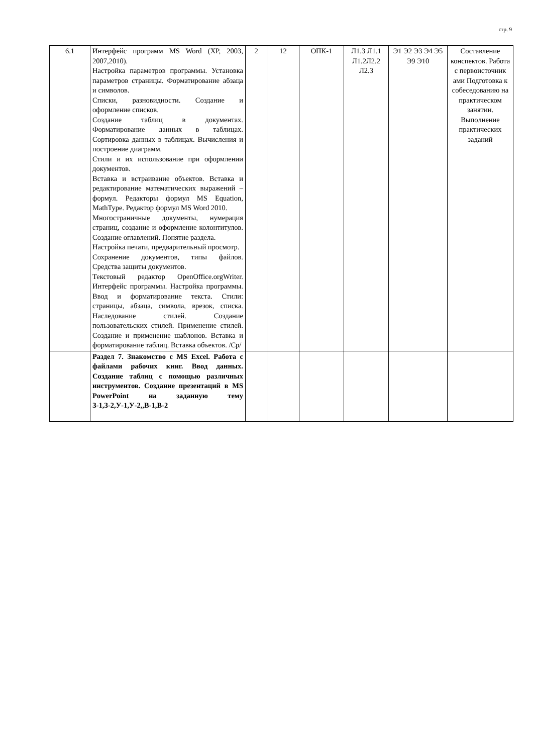стр. 9
| 6.1 | Интерфейс программ MS Word (XP, 2003, 2007,2010). Настройка параметров программы. Установка параметров страницы. Форматирование абзаца и символов. Списки, разновидности. Создание и оформление списков. Создание таблиц в документах. Форматирование данных в таблицах. Сортировка данных в таблицах. Вычисления и построение диаграмм. Стили и их использование при оформлении документов. Вставка и встраивание объектов. Вставка и редактирование математических выражений – формул. Редакторы формул MS Equation, MathType. Редактор формул MS Word 2010. Многостраничные документы, нумерация страниц, создание и оформление колонтитулов. Создание оглавлений. Понятие раздела. Настройка печати, предварительный просмотр. Сохранение документов, типы файлов. Средства защиты документов. Текстовый редактор OpenOffice.orgWriter. Интерфейс программы. Настройка программы. Ввод и форматирование текста. Стили: страницы, абзаца, символа, врезок, списка. Наследование стилей. Создание пользовательских стилей. Применение стилей. Создание и применение шаблонов. Вставка и форматирование таблиц. Вставка объектов. /Ср/ | 2 | 12 | ОПК-1 | Л1.3 Л1.1 Л1.2Л2.2 Л2.3 | Э1 Э2 Э3 Э4 Э5 Э9 Э10 | Составление конспектов. Работа с первоисточник ами Подготовка к собеседованию на практическом занятии. Выполнение практических заданий |
| | Раздел 7. Знакомство с MS Excel. Работа с файлами рабочих книг. Ввод данных. Создание таблиц с помощью различных инструментов. Создание презентаций в MS PowerPoint на заданную тему З-1,З-2,У-1,У-2,,В-1,В-2 | | | | | | |